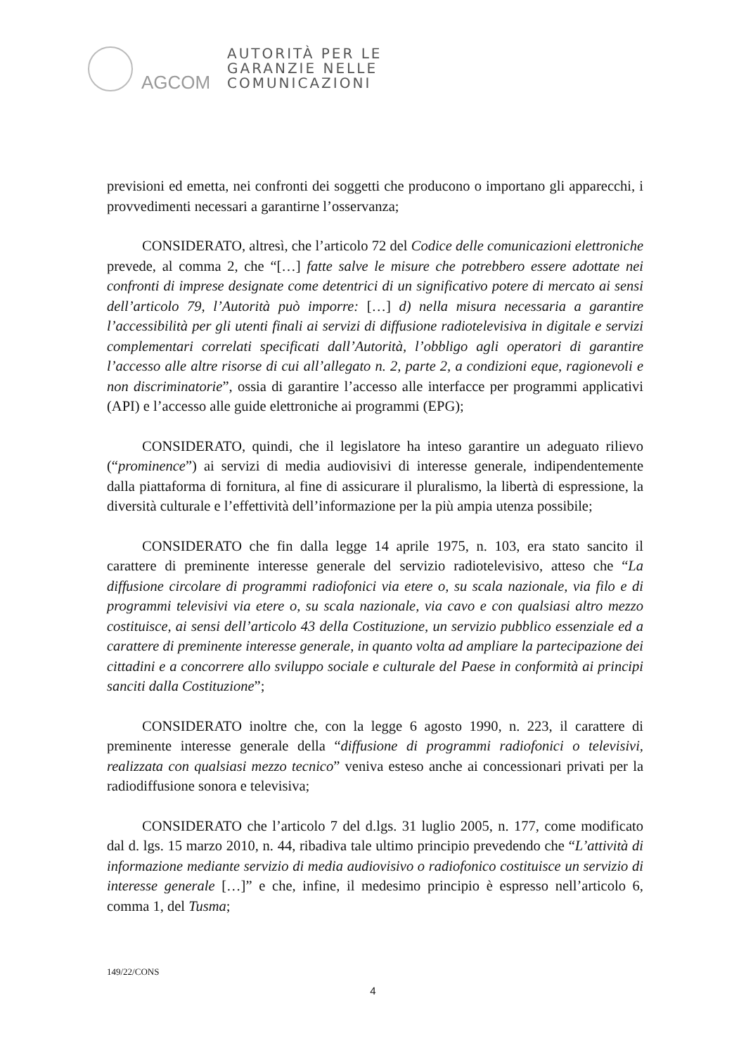AGCOM
AUTORITÀ PER LE
GARANZIE NELLE
COMUNICAZIONI
previsioni ed emetta, nei confronti dei soggetti che producono o importano gli apparecchi, i provvedimenti necessari a garantirne l’osservanza;
CONSIDERATO, altresì, che l’articolo 72 del Codice delle comunicazioni elettroniche prevede, al comma 2, che “[…] fatte salve le misure che potrebbero essere adottate nei confronti di imprese designate come detentrici di un significativo potere di mercato ai sensi dell’articolo 79, l’Autorità può imporre: […] d) nella misura necessaria a garantire l’accessibilità per gli utenti finali ai servizi di diffusione radiotelevisiva in digitale e servizi complementari correlati specificati dall’Autorità, l’obbligo agli operatori di garantire l’accesso alle altre risorse di cui all’allegato n. 2, parte 2, a condizioni eque, ragionevoli e non discriminatorie”, ossia di garantire l’accesso alle interfacce per programmi applicativi (API) e l’accesso alle guide elettroniche ai programmi (EPG);
CONSIDERATO, quindi, che il legislatore ha inteso garantire un adeguato rilievo (“prominence”) ai servizi di media audiovisivi di interesse generale, indipendentemente dalla piattaforma di fornitura, al fine di assicurare il pluralismo, la libertà di espressione, la diversità culturale e l’effettività dell’informazione per la più ampia utenza possibile;
CONSIDERATO che fin dalla legge 14 aprile 1975, n. 103, era stato sancito il carattere di preminente interesse generale del servizio radiotelevisivo, atteso che “La diffusione circolare di programmi radiofonici via etere o, su scala nazionale, via filo e di programmi televisivi via etere o, su scala nazionale, via cavo e con qualsiasi altro mezzo costituisce, ai sensi dell’articolo 43 della Costituzione, un servizio pubblico essenziale ed a carattere di preminente interesse generale, in quanto volta ad ampliare la partecipazione dei cittadini e a concorrere allo sviluppo sociale e culturale del Paese in conformità ai principi sanciti dalla Costituzione”;
CONSIDERATO inoltre che, con la legge 6 agosto 1990, n. 223, il carattere di preminente interesse generale della “diffusione di programmi radiofonici o televisivi, realizzata con qualsiasi mezzo tecnico” veniva esteso anche ai concessionari privati per la radiodiffusione sonora e televisiva;
CONSIDERATO che l’articolo 7 del d.lgs. 31 luglio 2005, n. 177, come modificato dal d. lgs. 15 marzo 2010, n. 44, ribadiva tale ultimo principio prevedendo che “L’attività di informazione mediante servizio di media audiovisivo o radiofonico costituisce un servizio di interesse generale […]” e che, infine, il medesimo principio è espresso nell’articolo 6, comma 1, del Tusma;
149/22/CONS
4